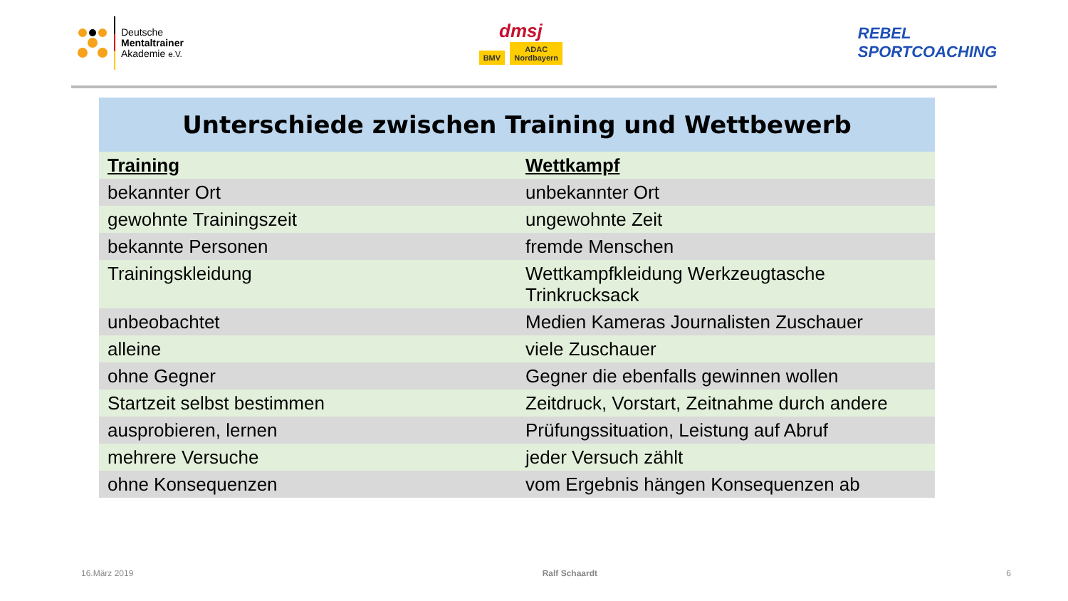Deutsche
Mentaltrainer
Akademie e.V.
dmsj
BMV ADAC
Nordbayern
REBEL
SPORTCOACHING
Unterschiede zwischen Training und Wettbewerb
| Training | Wettkampf |
| --- | --- |
| bekannter Ort | unbekannter Ort |
| gewohnte Trainingszeit | ungewohnte Zeit |
| bekannte Personen | fremde Menschen |
| Trainingskleidung | Wettkampfkleidung Werkzeugtasche Trinkrucksack |
| unbeobachtet | Medien Kameras Journalisten Zuschauer |
| alleine | viele Zuschauer |
| ohne Gegner | Gegner die ebenfalls gewinnen wollen |
| Startzeit selbst bestimmen | Zeitdruck, Vorstart, Zeitnahme durch andere |
| ausprobieren, lernen | Prüfungssituation, Leistung auf Abruf |
| mehrere Versuche | jeder Versuch zählt |
| ohne Konsequenzen | vom Ergebnis hängen Konsequenzen ab |
16.März 2019 Ralf Schaardt 6